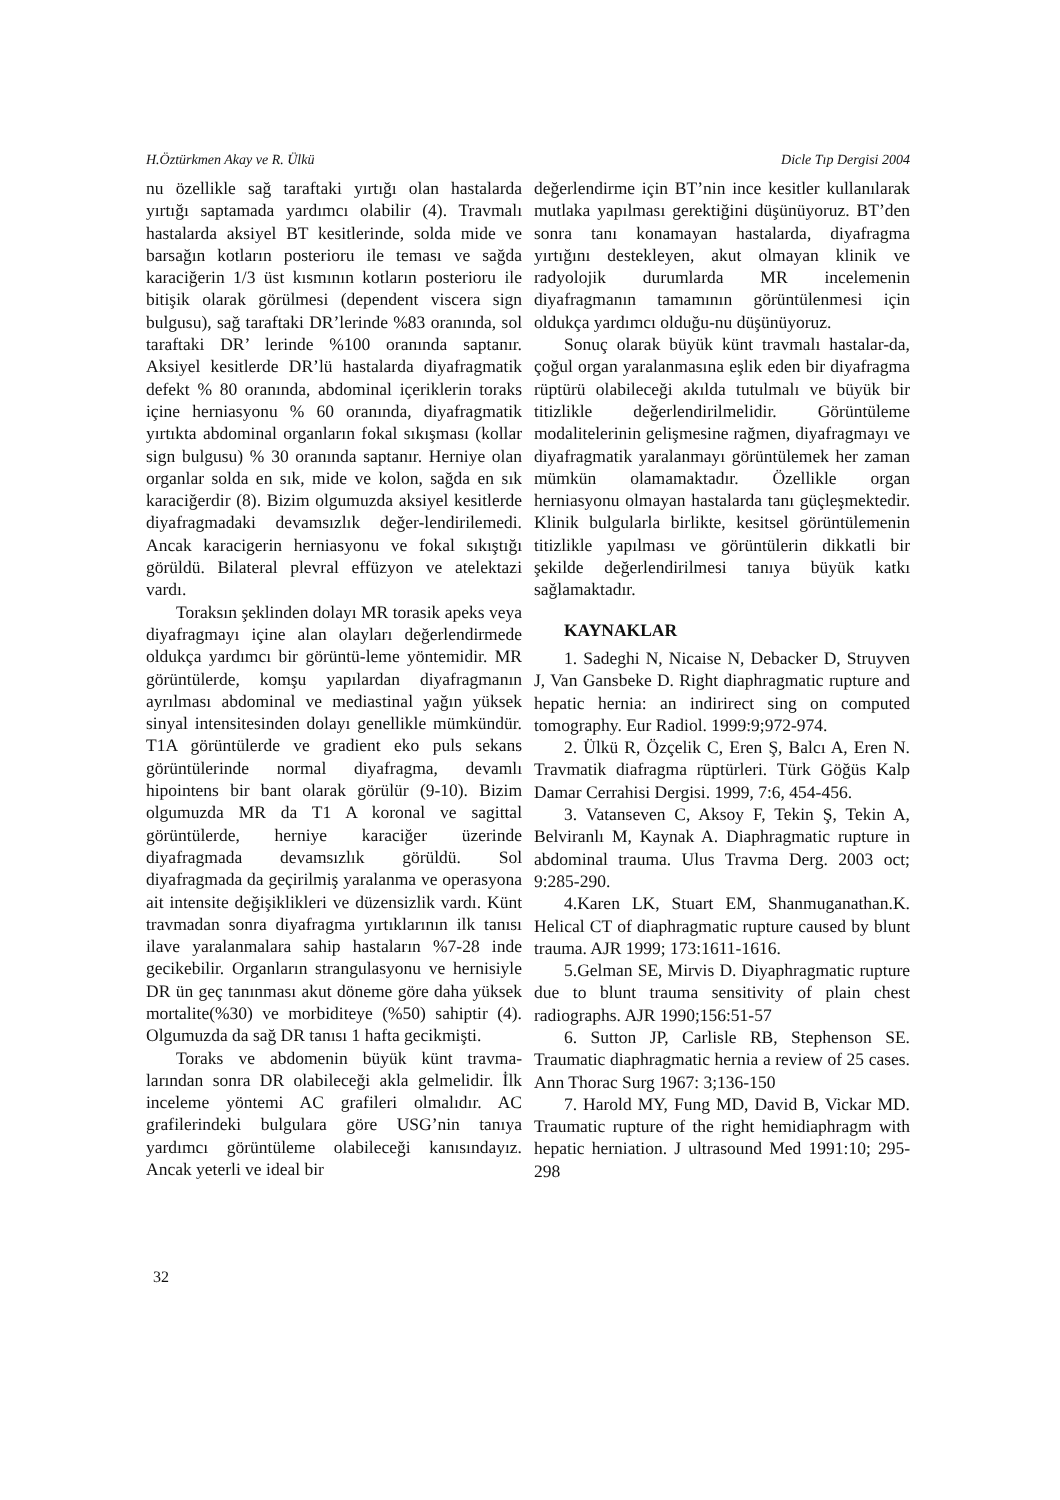H.Öztürkmen Akay ve R. Ülkü Dicle Tıp Dergisi 2004
nu özellikle sağ taraftaki yırtığı olan hastalarda yırtığı saptamada yardımcı olabilir (4). Travmalı hastalarda aksiyel BT kesitlerinde, solda mide ve barsağın kotların posterioru ile teması ve sağda karaciğerin 1/3 üst kısmının kotların posterioru ile bitişik olarak görülmesi (dependent viscera sign bulgusu), sağ taraftaki DR’lerinde %83 oranında, sol taraftaki DR’ lerinde %100 oranında saptanır. Aksiyel kesitlerde DR’lü hastalarda diyafragmatik defekt % 80 oranında, abdominal içeriklerin toraks içine herniasyonu % 60 oranında, diyafragmatik yırtıkta abdominal organların fokal sıkışması (kollar sign bulgusu) % 30 oranında saptanır. Herniye olan organlar solda en sık, mide ve kolon, sağda en sık karaciğerdir (8). Bizim olgumuzda aksiyel kesitlerde diyafragmadaki devamsızlık değer-lendirilemedi. Ancak karacigerin herniasyonu ve fokal sıkıştığı görüldü. Bilateral plevral effüzyon ve atelektazi vardı.
Toraksın şeklinden dolayı MR torasik apeks veya diyafragmayı içine alan olayları değerlendirmede oldukça yardımcı bir görüntü-leme yöntemidir. MR görüntülerde, komşu yapılardan diyafragmanın ayrılması abdominal ve mediastinal yağın yüksek sinyal intensitesinden dolayı genellikle mümkündür. T1A görüntülerde ve gradient eko puls sekans görüntülerinde normal diyafragma, devamlı hipointens bir bant olarak görülür (9-10). Bizim olgumuzda MR da T1 A koronal ve sagittal görüntülerde, herniye karaciğer üzerinde diyafragmada devamsızlık görüldü. Sol diyafragmada da geçirilmiş yaralanma ve operasyona ait intensite değişiklikleri ve düzensizlik vardı. Künt travmadan sonra diyafragma yırtıklarının ilk tanısı ilave yaralanmalara sahip hastaların %7-28 inde gecikebilir. Organların strangulasyonu ve hernisiyle DR ün geç tanınması akut döneme göre daha yüksek mortalite(%30) ve morbiditeye (%50) sahiptir (4). Olgumuzda da sağ DR tanısı 1 hafta gecikmişti.
Toraks ve abdomenin büyük künt travma-larından sonra DR olabileceği akla gelmelidir. İlk inceleme yöntemi AC grafileri olmalıdır. AC grafilerindeki bulgulara göre USG’nin tanıya yardımcı görüntüleme olabileceği kanısındayız. Ancak yeterli ve ideal bir
değerlendirme için BT’nin ince kesitler kullanılarak mutlaka yapılması gerektiğini düşünüyoruz. BT’den sonra tanı konamayan hastalarda, diyafragma yırtığını destekleyen, akut olmayan klinik ve radyolojik durumlarda MR incelemenin diyafragmanın tamamının görüntülenmesi için oldukça yardımcı olduğu-nu düşünüyoruz.
Sonuç olarak büyük künt travmalı hastalar-da, çoğul organ yaralanmasına eşlik eden bir diyafragma rüptürü olabileceği akılda tutulmalı ve büyük bir titizlikle değerlendirilmelidir. Görüntüleme modalitelerinin gelişmesine rağmen, diyafragmayı ve diyafragmatik yaralanmayı görüntülemek her zaman mümkün olamamaktadır. Özellikle organ herniasyonu olmayan hastalarda tanı güçleşmektedir. Klinik bulgularla birlikte, kesitsel görüntülemenin titizlikle yapılması ve görüntülerin dikkatli bir şekilde değerlendirilmesi tanıya büyük katkı sağlamaktadır.
KAYNAKLAR
1. Sadeghi N, Nicaise N, Debacker D, Struyven J, Van Gansbeke D. Right diaphragmatic rupture and hepatic hernia: an indirirect sing on computed tomography. Eur Radiol. 1999:9;972-974.
2. Ülkü R, Özçelik C, Eren Ş, Balcı A, Eren N. Travmatik diafragma rüptürleri. Türk Göğüs Kalp Damar Cerrahisi Dergisi. 1999, 7:6, 454-456.
3. Vatanseven C, Aksoy F, Tekin Ş, Tekin A, Belviranlı M, Kaynak A. Diaphragmatic rupture in abdominal trauma. Ulus Travma Derg. 2003 oct; 9:285-290.
4.Karen LK, Stuart EM, Shanmuganathan.K. Helical CT of diaphragmatic rupture caused by blunt trauma. AJR 1999; 173:1611-1616.
5.Gelman SE, Mirvis D. Diyaphragmatic rupture due to blunt trauma sensitivity of plain chest radiographs. AJR 1990;156:51-57
6. Sutton JP, Carlisle RB, Stephenson SE. Traumatic diaphragmatic hernia a review of 25 cases. Ann Thorac Surg 1967: 3;136-150
7. Harold MY, Fung MD, David B, Vickar MD. Traumatic rupture of the right hemidiaphragm with hepatic herniation. J ultrasound Med 1991:10; 295-298
32